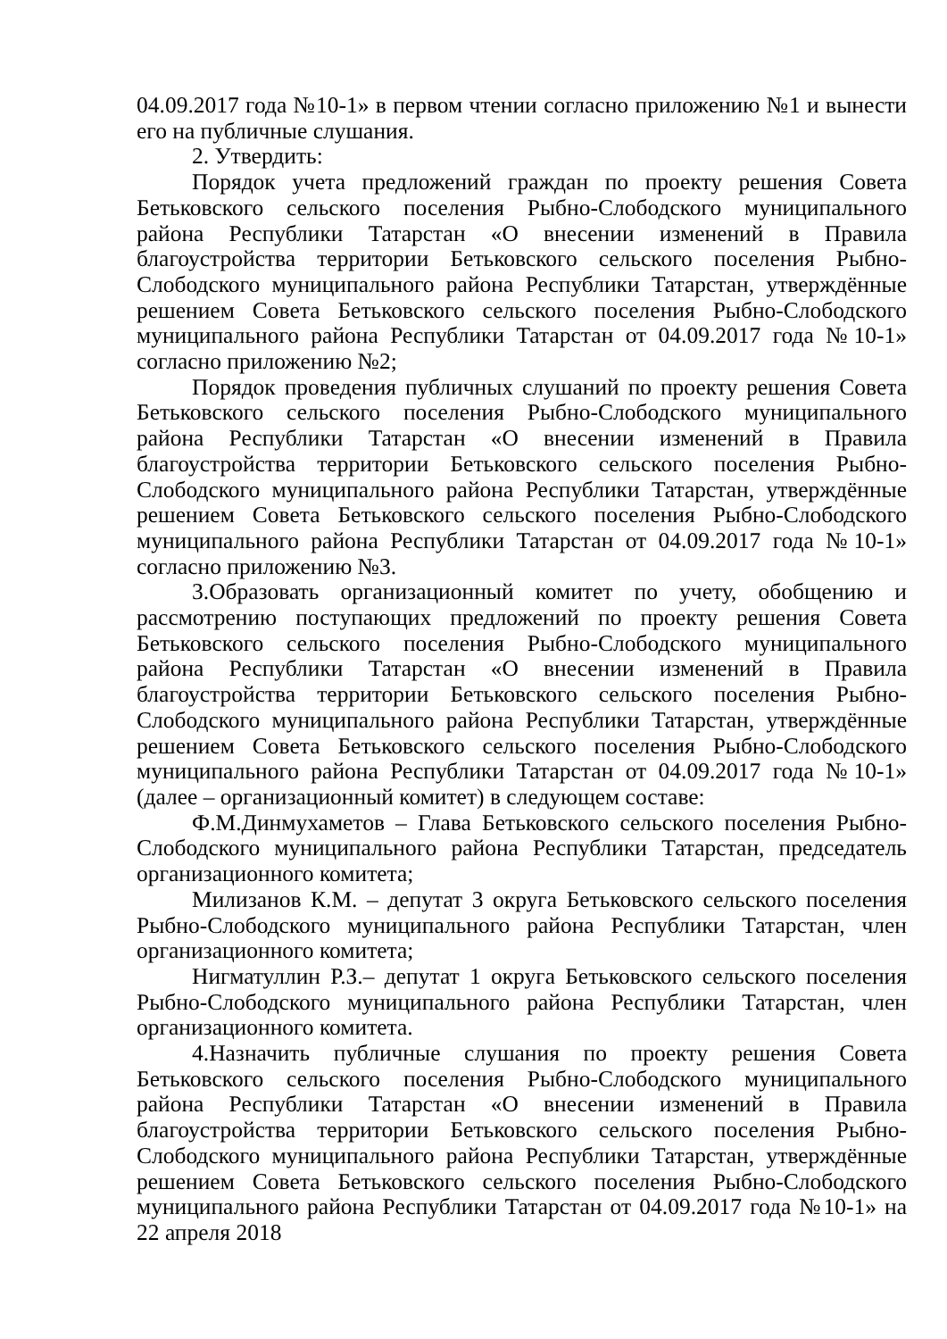04.09.2017 года №10-1» в первом чтении согласно приложению №1 и вынести его на публичные слушания.
2. Утвердить:
Порядок учета предложений граждан по проекту решения Совета Бетьковского сельского поселения Рыбно-Слободского муниципального района Республики Татарстан «О внесении изменений в Правила благоустройства территории Бетьковского сельского поселения Рыбно-Слободского муниципального района Республики Татарстан, утверждённые решением Совета Бетьковского сельского поселения Рыбно-Слободского муниципального района Республики Татарстан от 04.09.2017 года №10-1» согласно приложению №2;
Порядок проведения публичных слушаний по проекту решения Совета Бетьковского сельского поселения Рыбно-Слободского муниципального района Республики Татарстан «О внесении изменений в Правила благоустройства территории Бетьковского сельского поселения Рыбно-Слободского муниципального района Республики Татарстан, утверждённые решением Совета Бетьковского сельского поселения Рыбно-Слободского муниципального района Республики Татарстан от 04.09.2017 года №10-1» согласно приложению №3.
3.Образовать организационный комитет по учету, обобщению и рассмотрению поступающих предложений по проекту решения Совета Бетьковского сельского поселения Рыбно-Слободского муниципального района Республики Татарстан «О внесении изменений в Правила благоустройства территории Бетьковского сельского поселения Рыбно-Слободского муниципального района Республики Татарстан, утверждённые решением Совета Бетьковского сельского поселения Рыбно-Слободского муниципального района Республики Татарстан от 04.09.2017 года №10-1» (далее – организационный комитет) в следующем составе:
Ф.М.Динмухаметов – Глава Бетьковского сельского поселения Рыбно-Слободского муниципального района Республики Татарстан, председатель организационного комитета;
Милизанов К.М. – депутат 3 округа Бетьковского сельского поселения Рыбно-Слободского муниципального района Республики Татарстан, член организационного комитета;
Нигматуллин Р.З.– депутат 1 округа Бетьковского сельского поселения Рыбно-Слободского муниципального района Республики Татарстан, член организационного комитета.
4.Назначить публичные слушания по проекту решения Совета Бетьковского сельского поселения Рыбно-Слободского муниципального района Республики Татарстан «О внесении изменений в Правила благоустройства территории Бетьковского сельского поселения Рыбно-Слободского муниципального района Республики Татарстан, утверждённые решением Совета Бетьковского сельского поселения Рыбно-Слободского муниципального района Республики Татарстан от 04.09.2017 года №10-1» на 22 апреля 2018